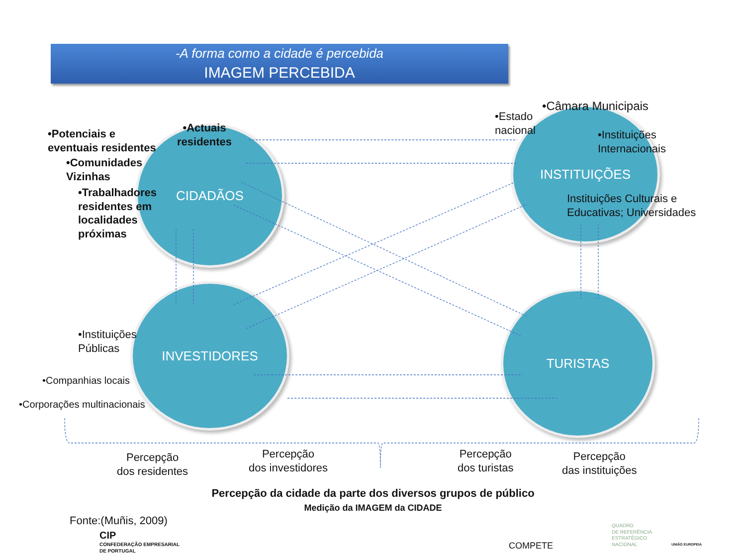-A forma como a cidade é percebida
IMAGEM PERCEBIDA
CIDADÃOS
INSTITUIÇÕES
INVESTIDORES TURISTAS
•Potenciais e
eventuais residentes
•Actuais
residentes
•Comunidades
Vizinhas
•Trabalhadores
residentes em
localidades
próximas
•Estado
nacional
•Câmara Municipais
•Instituições
Internacionais
Instituições Culturais e
Educativas; Universidades
•Instituições
Públicas
•Companhias locais
•Corporações multinacionais
Percepção
dos residentes
Percepção
dos investidores
Percepção
dos turistas
Percepção
das instituições
Percepção da cidade da parte dos diversos grupos de público
Medição da IMAGEM da CIDADE
Fonte:(Muñis, 2009)
CIP
CONFEDERAÇÃO EMPRESARIAL
DE PORTUGAL
COMPETE
QUADRO
DE REFERÊNCIA
ESTRATÉGICO
NACIONAL
UNIÃO EUROPEIA